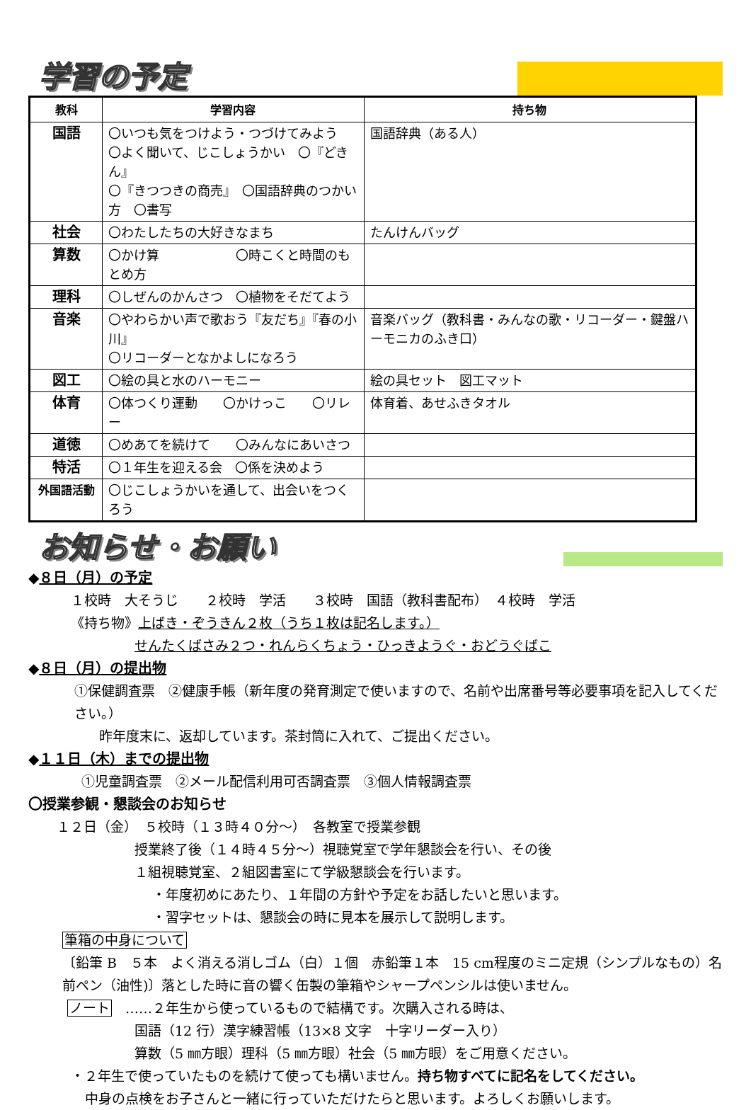学習の予定
| 教科 | 学習内容 | 持ち物 |
| --- | --- | --- |
| 国語 | 〇いつも気をつけよう・つづけてみよう 〇よく聞いて、じこしょうかい 〇『どきん』 〇『きつつきの商売』 〇国語辞典のつかい方 〇書写 | 国語辞典（ある人） |
| 社会 | 〇わたしたちの大好きなまち | たんけんバッグ |
| 算数 | 〇かけ算 〇時こくと時間のもとめ方 | |
| 理科 | 〇しぜんのかんさつ 〇植物をそだてよう | |
| 音楽 | 〇やわらかい声で歌おう『友だち』『春の小川』 〇リコーダーとなかよしになろう | 音楽バッグ（教科書・みんなの歌・リコーダー・鍵盤ハーモニカのふき口） |
| 図工 | 〇絵の具と水のハーモニー | 絵の具セット 図工マット |
| 体育 | 〇体つくり運動 〇かけっこ 〇リレー | 体育着、あせふきタオル |
| 道徳 | 〇めあてを続けて 〇みんなにあいさつ | |
| 特活 | 〇１年生を迎える会 〇係を決めよう | |
| 外国語活動 | 〇じこしょうかいを通して、出会いをつくろう | |
お知らせ・お願い
◆８日（月）の予定
１校時　大そうじ　　２校時　学活　　３校時　国語（教科書配布）　４校時　学活
《持ち物》上ばき・ぞうきん２枚（うち１枚は記名します。）
せんたくばさみ２つ・れんらくちょう・ひっきようぐ・おどうぐばこ
◆８日（月）の提出物
①保健調査票　②健康手帳（新年度の発育測定で使いますので、名前や出席番号等必要事項を記入してください。）
昨年度末に、返却しています。茶封筒に入れて、ご提出ください。
◆１１日（木）までの提出物
①児童調査票　②メール配信利用可否調査票　③個人情報調査票
〇授業参観・懇談会のお知らせ
１２日（金）　５校時（１３時４０分～）　各教室で授業参観
授業終了後（１４時４５分～）視聴覚室で学年懇談会を行い、その後
１組視聴覚室、２組図書室にて学級懇談会を行います。
・年度初めにあたり、１年間の方針や予定をお話したいと思います。
・習字セットは、懇談会の時に見本を展示して説明します。
筆箱の中身について
〔鉛筆 B　５本　よく消える消しゴム（白）１個　赤鉛筆１本　15 cm程度のミニ定規（シンプルなもの）名前ペン（油性)〕落とした時に音の響く缶製の筆箱やシャープペンシルは使いません。
ノート　……２年生から使っているもので結構です。次購入される時は、
国語（12 行）漢字練習帳（13×8 文字　十字リーダー入り）
算数（5 ㎜方眼）理科（5 ㎜方眼）社会（5 ㎜方眼）をご用意ください。
・２年生で使っていたものを続けて使っても構いません。持ち物すべてに記名をしてください。
中身の点検をお子さんと一緒に行っていただけたらと思います。よろしくお願いします。